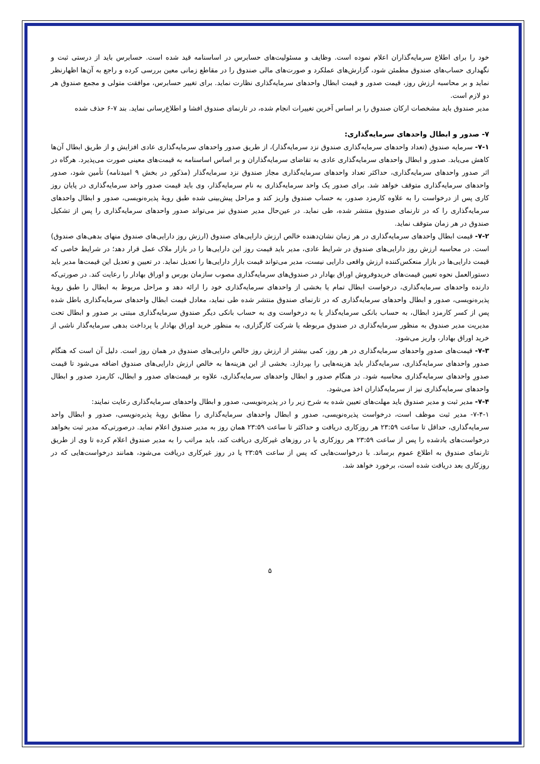خود را برای اطلاع سرمایه‌گذاران اعلام نموده است. وظایف و مسئولیت‌های حسابرس در اساسنامه قید شده است. حسابرس باید از درستی ثبت و نگهداری حساب‌های صندوق مطمئن شود، گزارش‌های عملکرد و صورت‌های مالی صندوق را در مقاطع زمانی معین بررسی کرده و راجع به آن‌ها اظهارنظر نماید و بر محاسبه ارزش روز، قیمت صدور و قیمت ابطال واحدهای سرمایه‌گذاری نظارت نماید. برای تغییر حسابرس، موافقت متولی و مجمع صندوق هر دو لازم است.
مدیر صندوق باید مشخصات ارکان صندوق را بر اساس آخرین تغییرات انجام شده، در تارنمای صندوق افشا و اطلاع‌رسانی نماید. بند ۷-۶ حذف شده
۷- صدور و ابطال واحدهای سرمایه‌گذاری:
۷-۱- سرمایه صندوق (تعداد واحدهای سرمایه‌گذاری صندوق نزد سرمایه‌گذار)، از طریق صدور واحدهای سرمایه‌گذاری عادی افزایش و از طریق ابطال آن‌ها کاهش می‌یابد. صدور و ابطال واحدهای سرمایه‌گذاری عادی به تقاضای سرمایه‌گذاران و بر اساس اساسنامه به قیمت‌های معینی صورت می‌پذیرد. هرگاه در اثر صدور واحدهای سرمایه‌گذاری، حداکثر تعداد واحدهای سرمایه‌گذاری مجاز صندوق نزد سرمایه‌گذار (مذکور در بخش ۹ امیدنامه) تأمین شود، صدور واحدهای سرمایه‌گذاری متوقف خواهد شد. برای صدور یک واحد سرمایه‌گذاری به نام سرمایه‌گذار، وی باید قیمت صدور واحد سرمایه‌گذاری در پایان روز کاری پس از درخواست را به علاوه کارمزد صدور، به حساب صندوق واریز کند و مراحل پیش‌بینی شده طبق رویهٔ پذیره‌نویسی، صدور و ابطال واحدهای سرمایه‌گذاری را که در تارنمای صندوق منتشر شده، طی نماید. در عین‌حال مدیر صندوق نیز می‌تواند صدور واحدهای سرمایه‌گذاری را پس از تشکیل صندوق در هر زمان متوقف نماید.
۷-۲- قیمت ابطال واحدهای سرمایه‌گذاری در هر زمان نشان‌دهنده خالص ارزش دارایی‌های صندوق (ارزش روز دارایی‌های صندوق منهای بدهی‌های صندوق) است. در محاسبه ارزش روز دارایی‌های صندوق در شرایط عادی، مدیر باید قیمت روز این دارایی‌ها را در بازار ملاک عمل قرار دهد؛ در شرایط خاصی که قیمت دارایی‌ها در بازار منعکس‌کننده ارزش واقعی دارایی نیست، مدیر می‌تواند قیمت بازار دارایی‌ها را تعدیل نماید. در تعیین و تعدیل این قیمت‌ها مدیر باید دستورالعمل نحوه تعیین قیمت‌های خریدوفروش اوراق بهادار در صندوق‌های سرمایه‌گذاری مصوب سازمان بورس و اوراق بهادار را رعایت کند. در صورتی‌که دارنده واحدهای سرمایه‌گذاری، درخواست ابطال تمام یا بخشی از واحدهای سرمایه‌گذاری خود را ارائه دهد و مراحل مربوط به ابطال را طبق رویهٔ پذیره‌نویسی، صدور و ابطال واحدهای سرمایه‌گذاری که در تارنمای صندوق منتشر شده طی نماید، معادل قیمت ابطال واحدهای سرمایه‌گذاری باطل شده پس از کسر کارمزد ابطال، به حساب بانکی سرمایه‌گذار یا به درخواست وی به حساب بانکی دیگر صندوق سرمایه‌گذاری مبتنی بر صدور و ابطال تحت مدیریت مدیر صندوق به منظور سرمایه‌گذاری در صندوق مربوطه یا شرکت کارگزاری، به منظور خرید اوراق بهادار یا پرداخت بدهی سرمایه‌گذار ناشی از خرید اوراق بهادار، واریز می‌شود.
۷-۳- قیمت‌های صدورِ واحدهای سرمایه‌گذاری در هر روز، کمی بیشتر از ارزش روز خالص دارایی‌های صندوق در همان روز است. دلیل آن است که هنگام صدور واحدهای سرمایه‌گذاری، سرمایه‌گذار باید هزینه‌هایی را بپردازد. بخشی از این هزینه‌ها به خالص ارزش دارایی‌های صندوق اضافه می‌شود تا قیمت صدورِ واحدهای سرمایه‌گذاری محاسبه شود. در هنگام صدور و ابطال واحدهای سرمایه‌گذاری، علاوه بر قیمت‌های صدور و ابطال، کارمزد صدور و ابطال واحدهای سرمایه‌گذاری نیز از سرمایه‌گذاران اخذ می‌شود.
۷-۴- مدیر ثبت و مدیر صندوق باید مهلت‌های تعیین شده به شرح زیر را در پذیره‌نویسی، صدور و ابطال واحدهای سرمایه‌گذاری رعایت نمایند:
۷-۴-۱- مدیر ثبت موظف است، درخواست پذیره‌نویسی، صدور و ابطال واحدهای سرمایه‌گذاری را مطابق رویهٔ پذیره‌نویسی، صدور و ابطال واحد سرمایه‌گذاری، حداقل تا ساعت ۲۳:۵۹ هر روزکاری دریافت و حداکثر تا ساعت ۲۳:۵۹ همان روز به مدیر صندوق اعلام نماید. درصورتی‌که مدیر ثبت بخواهد درخواست‌های یادشده را پس از ساعت ۲۳:۵۹ هر روزکاری یا در روزهای غیرکاری دریافت کند، باید مراتب را به مدیر صندوق اعلام کرده تا وی از طریق تارنمای صندوق به اطلاع عموم برساند. با درخواست‌هایی که پس از ساعت ۲۳:۵۹ یا در روز غیرکاری دریافت می‌شود، همانند درخواست‌هایی که در روزکاری بعد دریافت شده است، برخورد خواهد شد.
۵